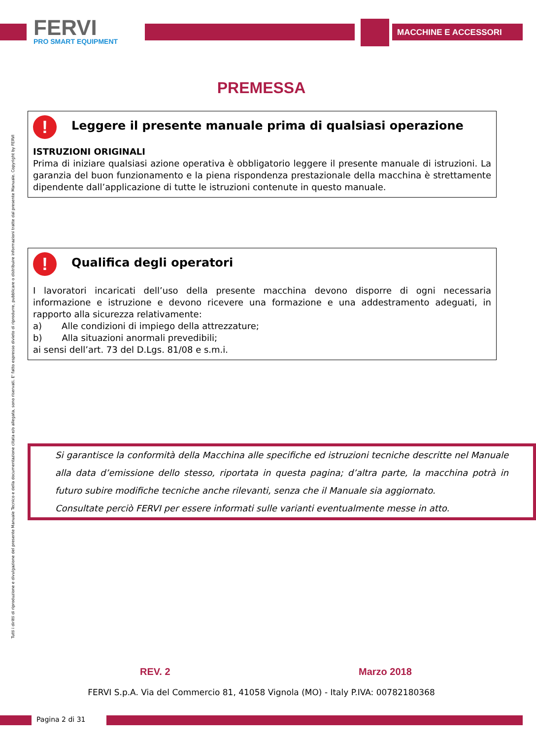FERVI
PRO SMART EQUIPMENT
MACCHINE E ACCESSORI
Tutti i diritti di riproduzione e divulgazione del presente Manuale Tecnico e della documentazione citata e/o allegata, sono riservati. E' fatto espresso divieto di riprodurre, pubblicare o distribuire informazioni tratte dal presente Manuale. Copyright by FERVI
PREMESSA
! Leggere il presente manuale prima di qualsiasi operazione
ISTRUZIONI ORIGINALI
Prima di iniziare qualsiasi azione operativa è obbligatorio leggere il presente manuale di istruzioni. La garanzia del buon funzionamento e la piena rispondenza prestazionale della macchina è strettamente dipendente dall’applicazione di tutte le istruzioni contenute in questo manuale.
! Qualifica degli operatori
I lavoratori incaricati dell’uso della presente macchina devono disporre di ogni necessaria informazione e istruzione e devono ricevere una formazione e una addestramento adeguati, in rapporto alla sicurezza relativamente:
a) Alle condizioni di impiego della attrezzature;
b) Alla situazioni anormali prevedibili;
ai sensi dell’art. 73 del D.Lgs. 81/08 e s.m.i.
Si garantisce la conformità della Macchina alle specifiche ed istruzioni tecniche descritte nel Manuale alla data d’emissione dello stesso, riportata in questa pagina; d’altra parte, la macchina potrà in futuro subire modifiche tecniche anche rilevanti, senza che il Manuale sia aggiornato.
Consultate perciò FERVI per essere informati sulle varianti eventualmente messe in atto.
REV. 2 Marzo 2018
FERVI S.p.A. Via del Commercio 81, 41058 Vignola (MO) - Italy P.IVA: 00782180368
Pagina 2 di 31